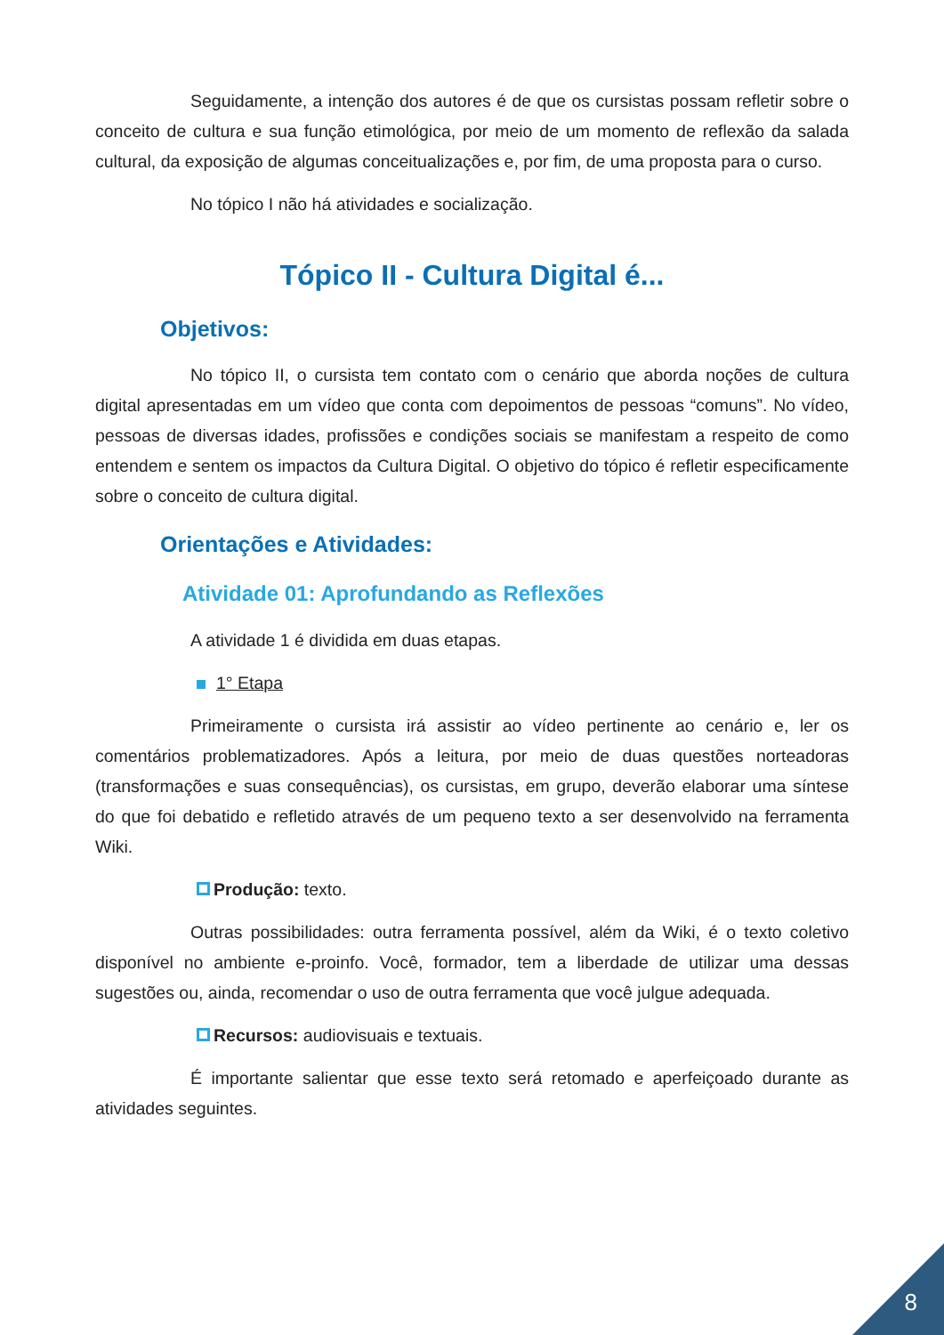Seguidamente, a intenção dos autores é de que os cursistas possam refletir sobre o conceito de cultura e sua função etimológica, por meio de um momento de reflexão da salada cultural, da exposição de algumas conceitualizações e, por fim, de uma proposta para o curso.
No tópico I não há atividades e socialização.
Tópico II - Cultura Digital é...
Objetivos:
No tópico II, o cursista tem contato com o cenário que aborda noções de cultura digital apresentadas em um vídeo que conta com depoimentos de pessoas “comuns”. No vídeo, pessoas de diversas idades, profissões e condições sociais se manifestam a respeito de como entendem e sentem os impactos da Cultura Digital. O objetivo do tópico é refletir especificamente sobre o conceito de cultura digital.
Orientações e Atividades:
Atividade 01: Aprofundando as Reflexões
A atividade 1 é dividida em duas etapas.
1° Etapa
Primeiramente o cursista irá assistir ao vídeo pertinente ao cenário e, ler os comentários problematizadores. Após a leitura, por meio de duas questões norteadoras (transformações e suas consequências), os cursistas, em grupo, deverão elaborar uma síntese do que foi debatido e refletido através de um pequeno texto a ser desenvolvido na ferramenta Wiki.
Produção: texto.
Outras possibilidades: outra ferramenta possível, além da Wiki, é o texto coletivo disponível no ambiente e-proinfo. Você, formador, tem a liberdade de utilizar uma dessas sugestões ou, ainda, recomendar o uso de outra ferramenta que você julgue adequada.
Recursos: audiovisuais e textuais.
É importante salientar que esse texto será retomado e aperfeiçoado durante as atividades seguintes.
8